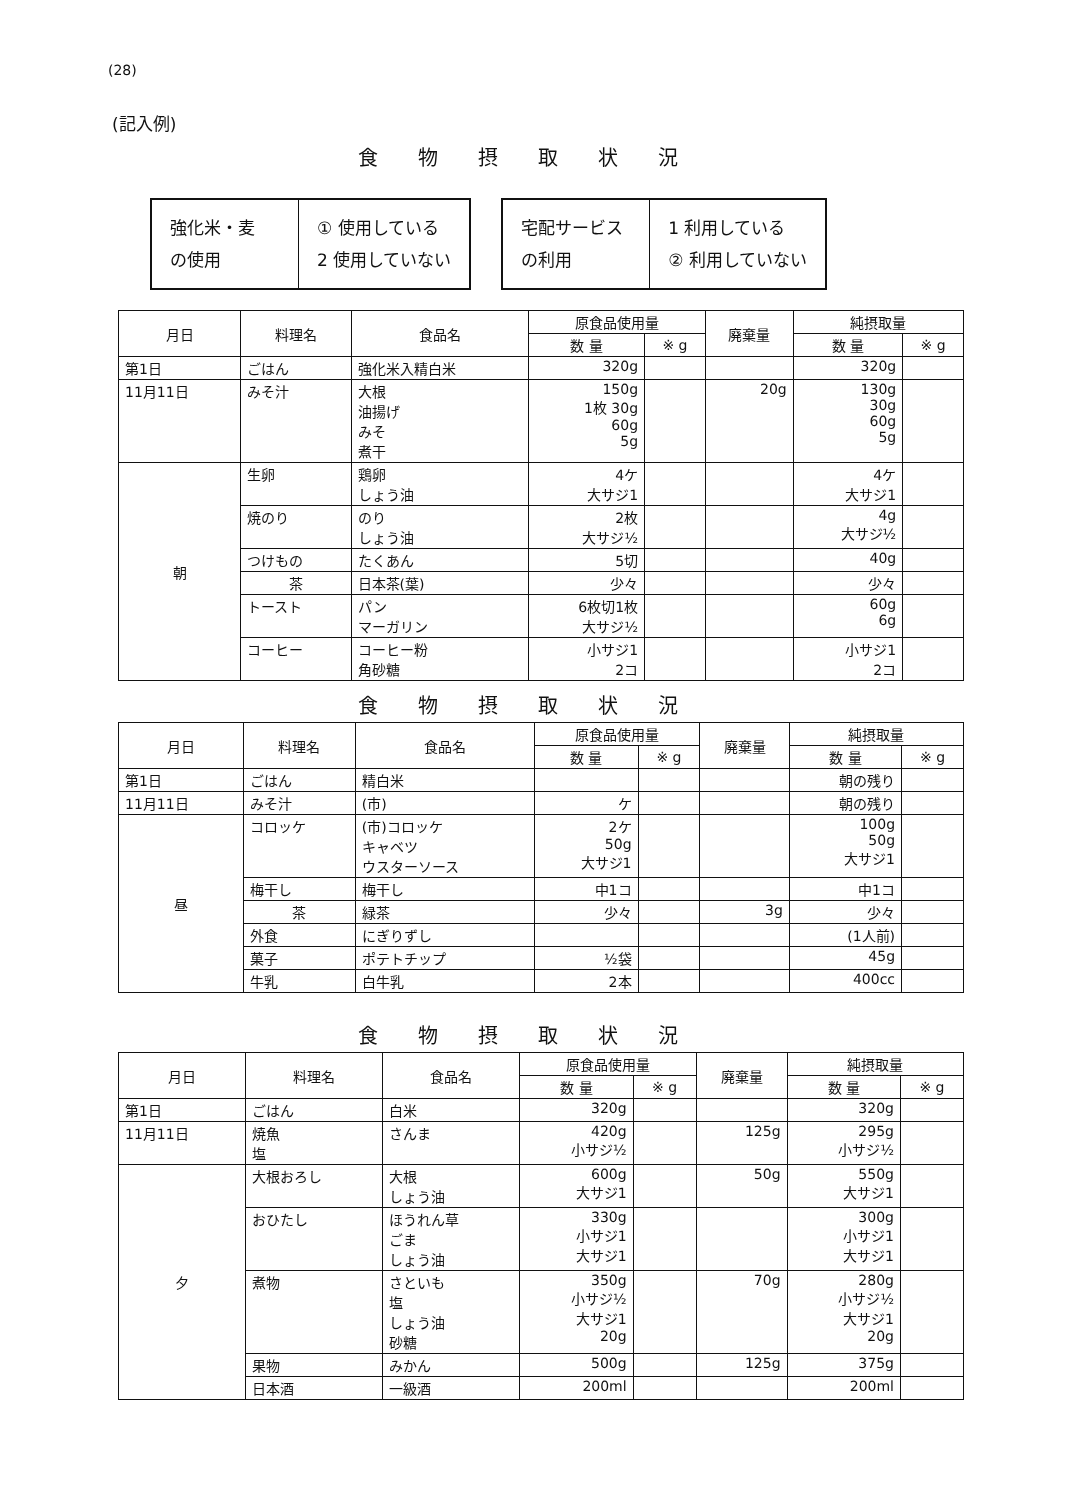(28)
(記入例)
食物摂取状況
強化米・麦
の使用
① 使用している
2 使用していない
宅配サービス
の利用
1 利用している
② 利用していない
| 月日 | 料理名 | 食品名 | 原食品使用量 | | 廃棄量 | 純摂取量 | |
| --- | --- | --- | --- | --- | --- | --- | --- |
| | | | 数 量 | ※ g | | 数 量 | ※ g |
| 第1日 | ごはん | 強化米入精白米 | 320g | | | 320g | |
| 11月11日 | みそ汁 | 大根 油揚げ みそ 煮干 | 150g 1枚 30g 60g 5g | | 20g | 130g 30g 60g 5g | |
| 朝 | 生卵 | 鶏卵 しょう油 | 4ケ 大サジ1 | | | 4ケ 大サジ1 | |
| | 焼のり | のり しょう油 | 2枚 大サジ½ | | | 4g 大サジ½ | |
| | つけもの | たくあん | 5切 | | | 40g | |
| | 茶 | 日本茶(葉) | 少々 | | | 少々 | |
| | トースト | パン マーガリン | 6枚切1枚 大サジ½ | | | 60g 6g | |
| | コーヒー | コーヒー粉 角砂糖 | 小サジ1 2コ | | | 小サジ1 2コ | |
食物摂取状況
| 月日 | 料理名 | 食品名 | 原食品使用量 | | 廃棄量 | 純摂取量 | |
| --- | --- | --- | --- | --- | --- | --- | --- |
| | | | 数 量 | ※ g | | 数 量 | ※ g |
| 第1日 | ごはん | 精白米 | | | | 朝の残り | |
| 11月11日 | みそ汁 | (市) | ケ | | | 朝の残り | |
| 昼 | コロッケ | (市)コロッケ キャベツ ウスターソース | 2ケ 50g 大サジ1 | | | 100g 50g 大サジ1 | |
| | 梅干し | 梅干し | 中1コ | | | 中1コ | |
| | 茶 | 緑茶 | 少々 | | 3g | 少々 | |
| | 外食 | にぎりずし | | | | (1人前) | |
| | 菓子 | ポテトチップ | ½袋 | | | 45g | |
| | 牛乳 | 白牛乳 | 2本 | | | 400cc | |
食物摂取状況
| 月日 | 料理名 | 食品名 | 原食品使用量 | | 廃棄量 | 純摂取量 | |
| --- | --- | --- | --- | --- | --- | --- | --- |
| | | | 数 量 | ※ g | | 数 量 | ※ g |
| 第1日 | ごはん | 白米 | 320g | | | 320g | |
| 11月11日 | 焼魚 塩 | さんま | 420g 小サジ½ | | 125g | 295g 小サジ½ | |
| 夕 | 大根おろし | 大根 しょう油 | 600g 大サジ1 | | 50g | 550g 大サジ1 | |
| | おひたし | ほうれん草 ごま しょう油 | 330g 小サジ1 大サジ1 | | | 300g 小サジ1 大サジ1 | |
| | 煮物 | さといも 塩 しょう油 砂糖 | 350g 小サジ½ 大サジ1 20g | | 70g | 280g 小サジ½ 大サジ1 20g | |
| | 果物 | みかん | 500g | | 125g | 375g | |
| | 日本酒 | 一級酒 | 200ml | | | 200ml | |